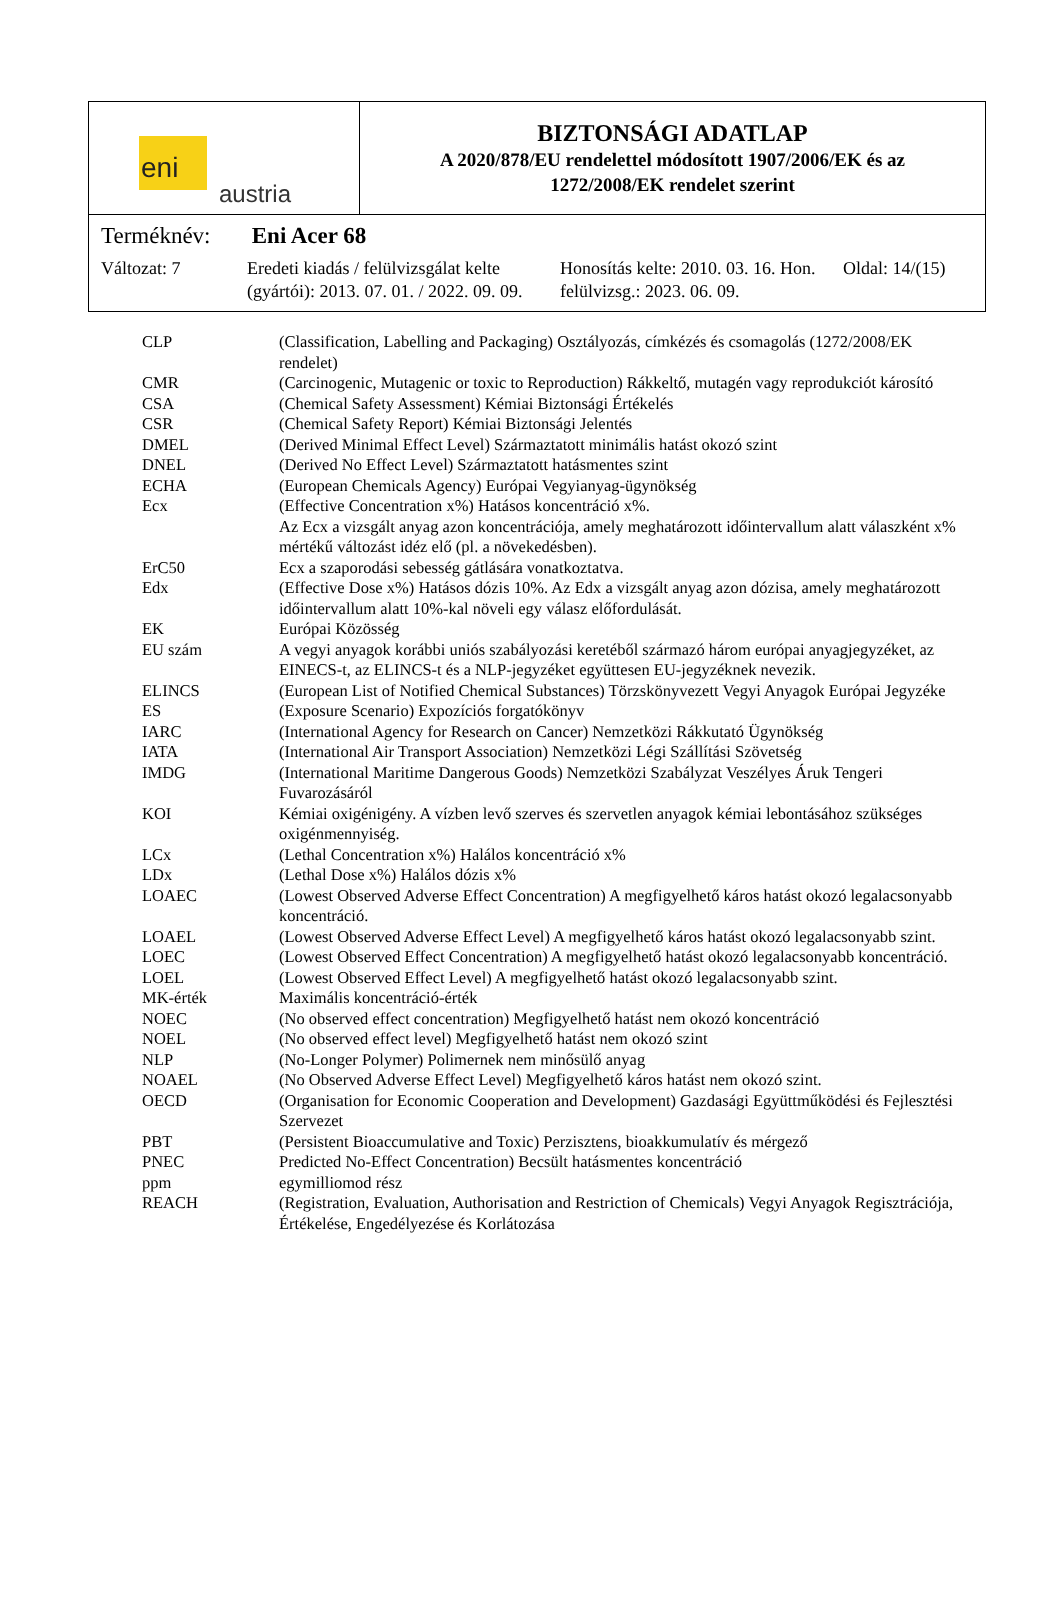eni
austria
BIZTONSÁGI ADATLAP
A 2020/878/EU rendelettel módosított 1907/2006/EK és az
1272/2008/EK rendelet szerint
Terméknév: Eni Acer 68
Változat: 7 Eredeti kiadás / felülvizsgálat kelte (gyártói): 2013. 07. 01. / 2022. 09. 09.
Honosítás kelte: 2010. 03. 16. Hon. felülvizsg.: 2023. 06. 09.
Oldal: 14/(15)
| CLP | (Classification, Labelling and Packaging) Osztályozás, címkézés és csomagolás (1272/2008/EK rendelet) |
| CMR | (Carcinogenic, Mutagenic or toxic to Reproduction) Rákkeltő, mutagén vagy reprodukciót károsító |
| CSA | (Chemical Safety Assessment) Kémiai Biztonsági Értékelés |
| CSR | (Chemical Safety Report) Kémiai Biztonsági Jelentés |
| DMEL | (Derived Minimal Effect Level) Származtatott minimális hatást okozó szint |
| DNEL | (Derived No Effect Level) Származtatott hatásmentes szint |
| ECHA | (European Chemicals Agency) Európai Vegyianyag-ügynökség |
| Ecx | (Effective Concentration x%) Hatásos koncentráció x%. Az Ecx a vizsgált anyag azon koncentrációja, amely meghatározott időintervallum alatt válaszként x% mértékű változást idéz elő (pl. a növekedésben). |
| ErC50 | Ecx a szaporodási sebesség gátlására vonatkoztatva. |
| Edx | (Effective Dose x%) Hatásos dózis 10%. Az Edx a vizsgált anyag azon dózisa, amely meghatározott időintervallum alatt 10%-kal növeli egy válasz előfordulását. |
| EK | Európai Közösség |
| EU szám | A vegyi anyagok korábbi uniós szabályozási keretéből származó három európai anyagjegyzéket, az EINECS-t, az ELINCS-t és a NLP-jegyzéket együttesen EU-jegyzéknek nevezik. |
| ELINCS | (European List of Notified Chemical Substances) Törzskönyvezett Vegyi Anyagok Európai Jegyzéke |
| ES | (Exposure Scenario) Expozíciós forgatókönyv |
| IARC | (International Agency for Research on Cancer) Nemzetközi Rákkutató Ügynökség |
| IATA | (International Air Transport Association) Nemzetközi Légi Szállítási Szövetség |
| IMDG | (International Maritime Dangerous Goods) Nemzetközi Szabályzat Veszélyes Áruk Tengeri Fuvarozásáról |
| KOI | Kémiai oxigénigény. A vízben levő szerves és szervetlen anyagok kémiai lebontásához szükséges oxigénmennyiség. |
| LCx | (Lethal Concentration x%) Halálos koncentráció x% |
| LDx | (Lethal Dose x%) Halálos dózis x% |
| LOAEC | (Lowest Observed Adverse Effect Concentration) A megfigyelhető káros hatást okozó legalacsonyabb koncentráció. |
| LOAEL | (Lowest Observed Adverse Effect Level) A megfigyelhető káros hatást okozó legalacsonyabb szint. |
| LOEC | (Lowest Observed Effect Concentration) A megfigyelhető hatást okozó legalacsonyabb koncentráció. |
| LOEL | (Lowest Observed Effect Level) A megfigyelhető hatást okozó legalacsonyabb szint. |
| MK-érték | Maximális koncentráció-érték |
| NOEC | (No observed effect concentration) Megfigyelhető hatást nem okozó koncentráció |
| NOEL | (No observed effect level) Megfigyelhető hatást nem okozó szint |
| NLP | (No-Longer Polymer) Polimernek nem minősülő anyag |
| NOAEL | (No Observed Adverse Effect Level) Megfigyelhető káros hatást nem okozó szint. |
| OECD | (Organisation for Economic Cooperation and Development) Gazdasági Együttműködési és Fejlesztési Szervezet |
| PBT | (Persistent Bioaccumulative and Toxic) Perzisztens, bioakkumulatív és mérgező |
| PNEC | Predicted No-Effect Concentration) Becsült hatásmentes koncentráció |
| ppm | egymilliomod rész |
| REACH | (Registration, Evaluation, Authorisation and Restriction of Chemicals) Vegyi Anyagok Regisztrációja, Értékelése, Engedélyezése és Korlátozása |